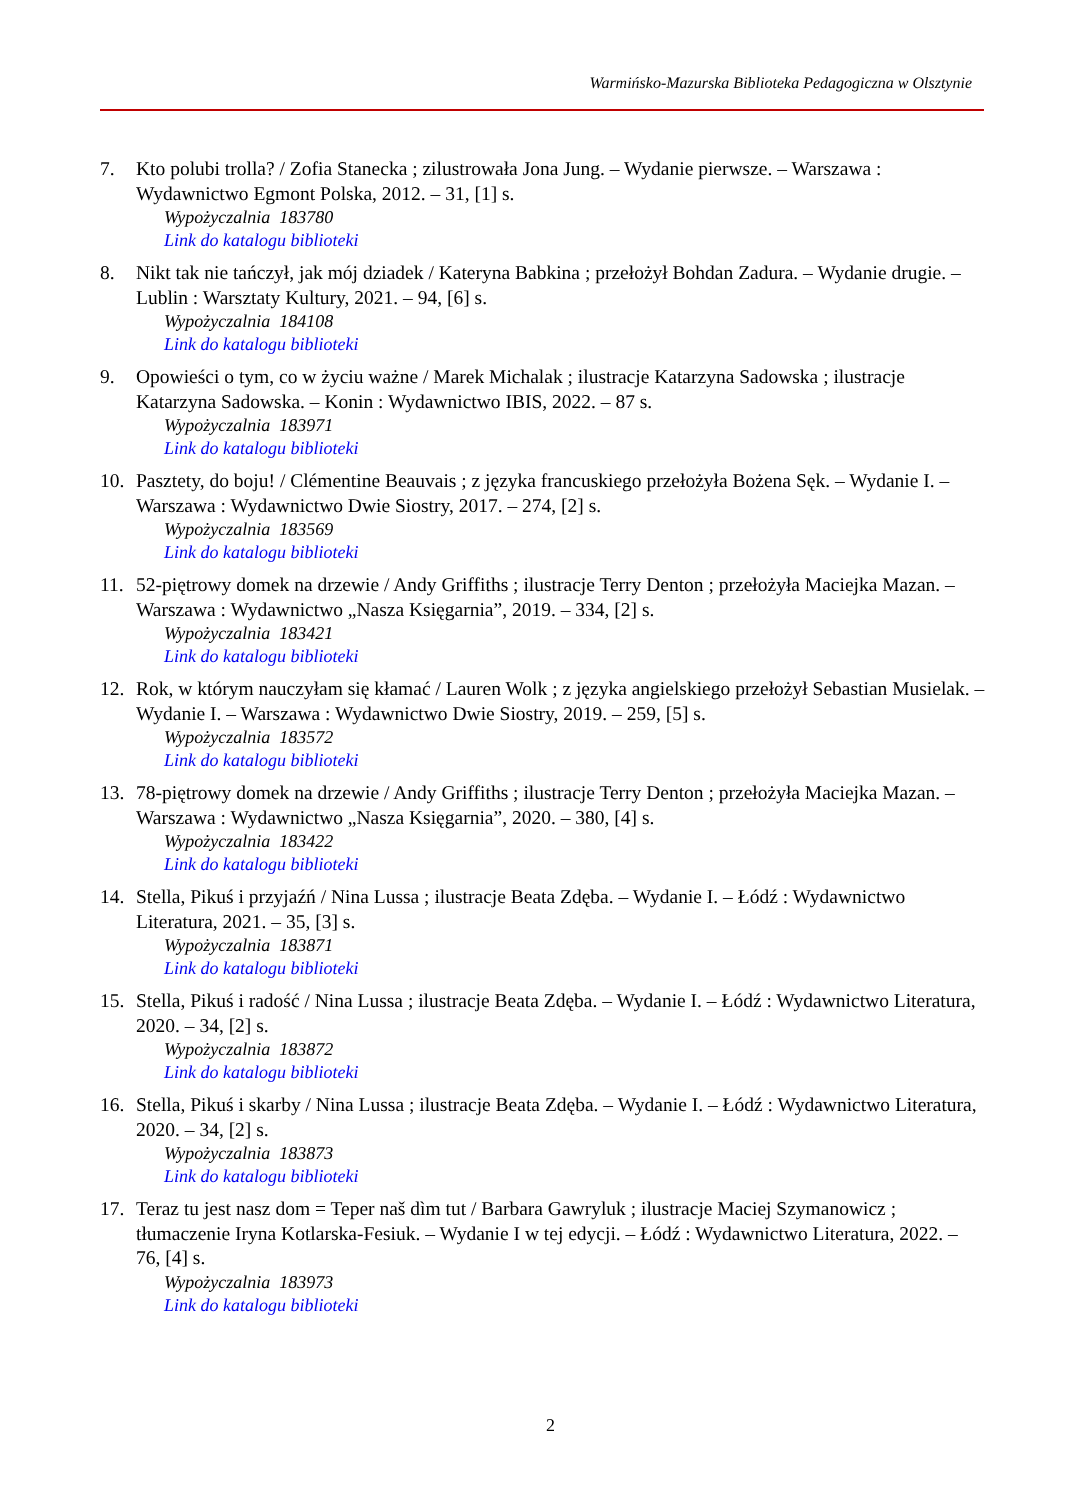Warmińsko-Mazurska Biblioteka Pedagogiczna w Olsztynie
7. Kto polubi trolla? / Zofia Stanecka ; zilustrowała Jona Jung. – Wydanie pierwsze. – Warszawa : Wydawnictwo Egmont Polska, 2012. – 31, [1] s.
Wypożyczalnia 183780
Link do katalogu biblioteki
8. Nikt tak nie tańczył, jak mój dziadek / Kateryna Babkina ; przełożył Bohdan Zadura. – Wydanie drugie. – Lublin : Warsztaty Kultury, 2021. – 94, [6] s.
Wypożyczalnia 184108
Link do katalogu biblioteki
9. Opowieści o tym, co w życiu ważne / Marek Michalak ; ilustracje Katarzyna Sadowska ; ilustracje Katarzyna Sadowska. – Konin : Wydawnictwo IBIS, 2022. – 87 s.
Wypożyczalnia 183971
Link do katalogu biblioteki
10. Pasztety, do boju! / Clémentine Beauvais ; z języka francuskiego przełożyła Bożena Sęk. – Wydanie I. – Warszawa : Wydawnictwo Dwie Siostry, 2017. – 274, [2] s.
Wypożyczalnia 183569
Link do katalogu biblioteki
11. 52-piętrowy domek na drzewie / Andy Griffiths ; ilustracje Terry Denton ; przełożyła Maciejka Mazan. – Warszawa : Wydawnictwo „Nasza Księgarnia”, 2019. – 334, [2] s.
Wypożyczalnia 183421
Link do katalogu biblioteki
12. Rok, w którym nauczyłam się kłamać / Lauren Wolk ; z języka angielskiego przełożył Sebastian Musielak. – Wydanie I. – Warszawa : Wydawnictwo Dwie Siostry, 2019. – 259, [5] s.
Wypożyczalnia 183572
Link do katalogu biblioteki
13. 78-piętrowy domek na drzewie / Andy Griffiths ; ilustracje Terry Denton ; przełożyła Maciejka Mazan. – Warszawa : Wydawnictwo „Nasza Księgarnia”, 2020. – 380, [4] s.
Wypożyczalnia 183422
Link do katalogu biblioteki
14. Stella, Pikuś i przyjaźń / Nina Lussa ; ilustracje Beata Zdęba. – Wydanie I. – Łódź : Wydawnictwo Literatura, 2021. – 35, [3] s.
Wypożyczalnia 183871
Link do katalogu biblioteki
15. Stella, Pikuś i radość / Nina Lussa ; ilustracje Beata Zdęba. – Wydanie I. – Łódź : Wydawnictwo Literatura, 2020. – 34, [2] s.
Wypożyczalnia 183872
Link do katalogu biblioteki
16. Stella, Pikuś i skarby / Nina Lussa ; ilustracje Beata Zdęba. – Wydanie I. – Łódź : Wydawnictwo Literatura, 2020. – 34, [2] s.
Wypożyczalnia 183873
Link do katalogu biblioteki
17. Teraz tu jest nasz dom = Teper naš dìm tut / Barbara Gawryluk ; ilustracje Maciej Szymanowicz ; tłumaczenie Iryna Kotlarska-Fesiuk. – Wydanie I w tej edycji. – Łódź : Wydawnictwo Literatura, 2022. – 76, [4] s.
Wypożyczalnia 183973
Link do katalogu biblioteki
2